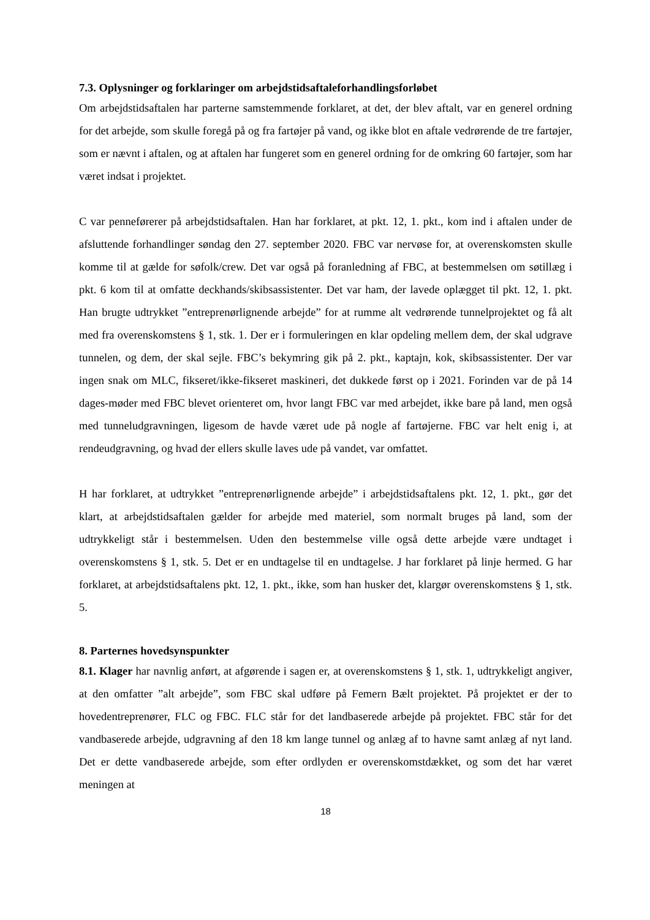7.3. Oplysninger og forklaringer om arbejdstidsaftaleforhandlingsforløbet
Om arbejdstidsaftalen har parterne samstemmende forklaret, at det, der blev aftalt, var en generel ordning for det arbejde, som skulle foregå på og fra fartøjer på vand, og ikke blot en aftale vedrørende de tre fartøjer, som er nævnt i aftalen, og at aftalen har fungeret som en generel ordning for de omkring 60 fartøjer, som har været indsat i projektet.
C var penneførerer på arbejdstidsaftalen. Han har forklaret, at pkt. 12, 1. pkt., kom ind i aftalen under de afsluttende forhandlinger søndag den 27. september 2020. FBC var nervøse for, at overenskomsten skulle komme til at gælde for søfolk/crew. Det var også på foranledning af FBC, at bestemmelsen om søtillæg i pkt. 6 kom til at omfatte deckhands/skibsassistenter. Det var ham, der lavede oplægget til pkt. 12, 1. pkt. Han brugte udtrykket ”entreprenørlignende arbejde” for at rumme alt vedrørende tunnelprojektet og få alt med fra overenskomstens § 1, stk. 1. Der er i formuleringen en klar opdeling mellem dem, der skal udgrave tunnelen, og dem, der skal sejle. FBC’s bekymring gik på 2. pkt., kaptajn, kok, skibsassistenter. Der var ingen snak om MLC, fikseret/ikke-fikseret maskineri, det dukkede først op i 2021. Forinden var de på 14 dages-møder med FBC blevet orienteret om, hvor langt FBC var med arbejdet, ikke bare på land, men også med tunneludgravningen, ligesom de havde været ude på nogle af fartøjerne. FBC var helt enig i, at rendeudgravning, og hvad der ellers skulle laves ude på vandet, var omfattet.
H har forklaret, at udtrykket ”entreprenørlignende arbejde” i arbejdstidsaftalens pkt. 12, 1. pkt., gør det klart, at arbejdstidsaftalen gælder for arbejde med materiel, som normalt bruges på land, som der udtrykkeligt står i bestemmelsen. Uden den bestemmelse ville også dette arbejde være undtaget i overenskomstens § 1, stk. 5. Det er en undtagelse til en undtagelse. J har forklaret på linje hermed. G har forklaret, at arbejdstidsaftalens pkt. 12, 1. pkt., ikke, som han husker det, klargør overenskomstens § 1, stk. 5.
8. Parternes hovedsynspunkter
8.1. Klager har navnlig anført, at afgørende i sagen er, at overenskomstens § 1, stk. 1, udtrykkeligt angiver, at den omfatter ”alt arbejde”, som FBC skal udføre på Femern Bælt projektet. På projektet er der to hovedentreprenører, FLC og FBC. FLC står for det landbaserede arbejde på projektet. FBC står for det vandbaserede arbejde, udgravning af den 18 km lange tunnel og anlæg af to havne samt anlæg af nyt land. Det er dette vandbaserede arbejde, som efter ordlyden er overenskomstdækket, og som det har været meningen at
18